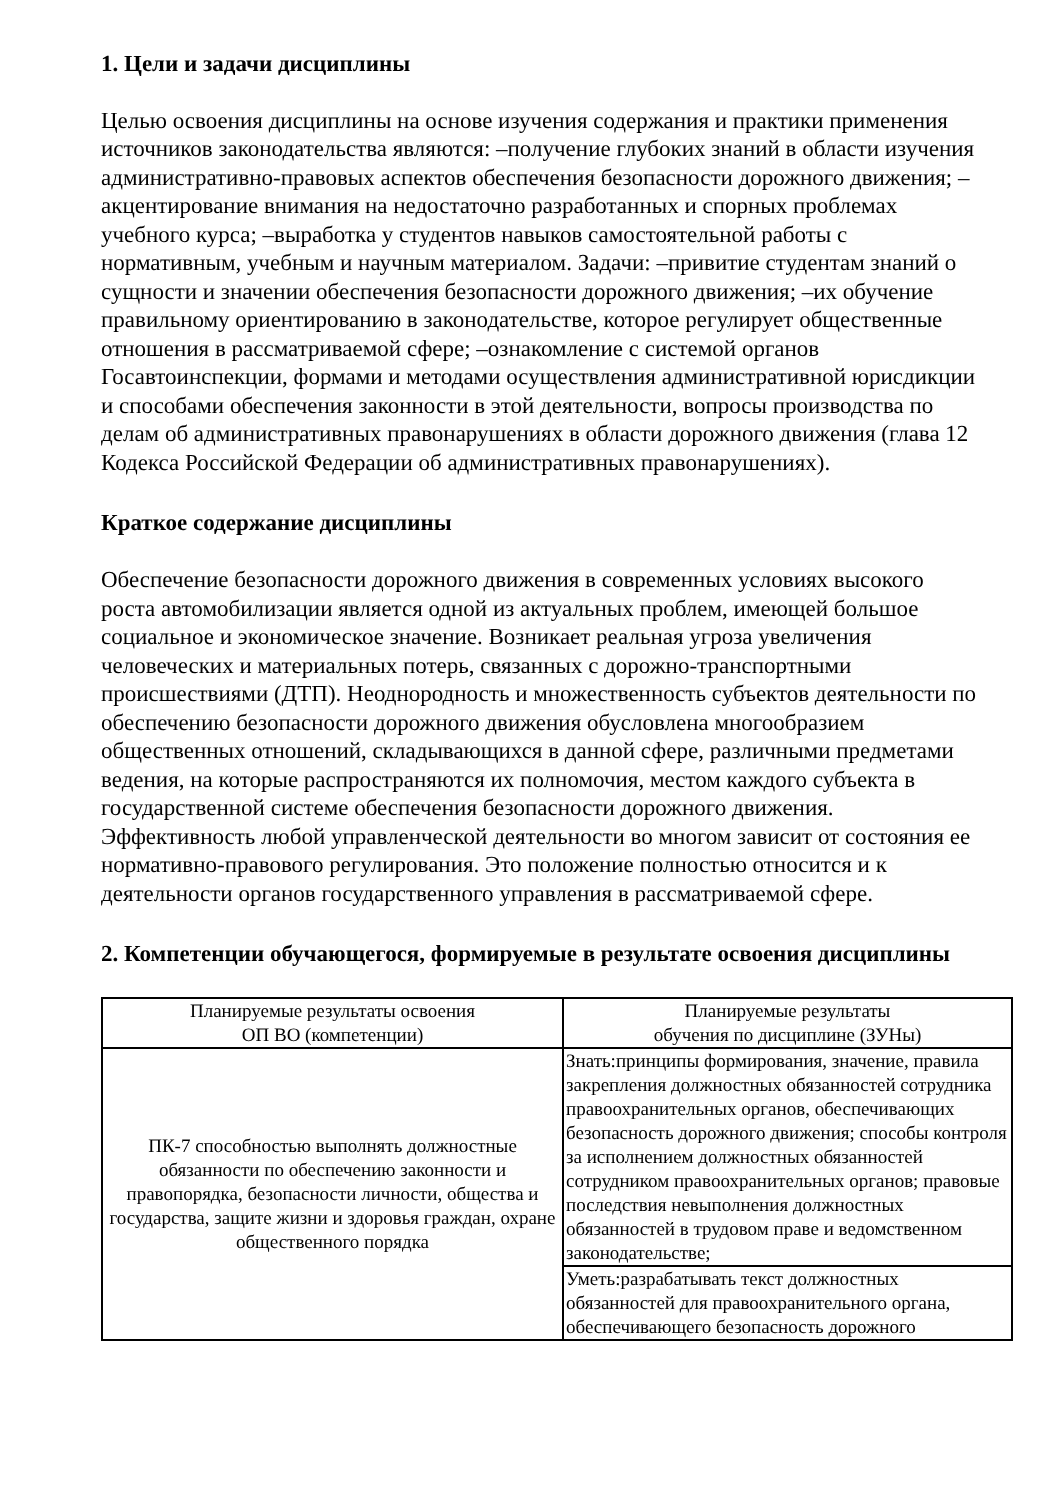1. Цели и задачи дисциплины
Целью освоения дисциплины на основе изучения содержания и практики применения источников законодательства являются: –получение глубоких знаний в области изучения административно-правовых аспектов обеспечения безопасности дорожного движения; –акцентирование внимания на недостаточно разработанных и спорных проблемах учебного курса; –выработка у студентов навыков самостоятельной работы с нормативным, учебным и научным материалом. Задачи: –привитие студентам знаний о сущности и значении обеспечения безопасности дорожного движения; –их обучение правильному ориентированию в законодательстве, которое регулирует общественные отношения в рассматриваемой сфере; –ознакомление с системой органов Госавтоинспекции, формами и методами осуществления административной юрисдикции и способами обеспечения законности в этой деятельности, вопросы производства по делам об административных правонарушениях в области дорожного движения (глава 12 Кодекса Российской Федерации об административных правонарушениях).
Краткое содержание дисциплины
Обеспечение безопасности дорожного движения в современных условиях высокого роста автомобилизации является одной из актуальных проблем, имеющей большое социальное и экономическое значение. Возникает реальная угроза увеличения человеческих и материальных потерь, связанных с дорожно-транспортными происшествиями (ДТП). Неоднородность и множественность субъектов деятельности по обеспечению безопасности дорожного движения обусловлена многообразием общественных отношений, складывающихся в данной сфере, различными предметами ведения, на которые распространяются их полномочия, местом каждого субъекта в государственной системе обеспечения безопасности дорожного движения. Эффективность любой управленческой деятельности во многом зависит от состояния ее нормативно-правового регулирования. Это положение полностью относится и к деятельности органов государственного управления в рассматриваемой сфере.
2. Компетенции обучающегося, формируемые в результате освоения дисциплины
| Планируемые результаты освоения ОП ВО (компетенции) | Планируемые результаты обучения по дисциплине (ЗУНы) |
| --- | --- |
| ПК-7 способностью выполнять должностные обязанности по обеспечению законности и правопорядка, безопасности личности, общества и государства, защите жизни и здоровья граждан, охране общественного порядка | Знать:принципы формирования, значение, правила закрепления должностных обязанностей сотрудника правоохранительных органов, обеспечивающих безопасность дорожного движения; способы контроля за исполнением должностных обязанностей сотрудником правоохранительных органов; правовые последствия невыполнения должностных обязанностей в трудовом праве и ведомственном законодательстве; |
| | Уметь:разрабатывать текст должностных обязанностей для правоохранительного органа, обеспечивающего безопасность дорожного |